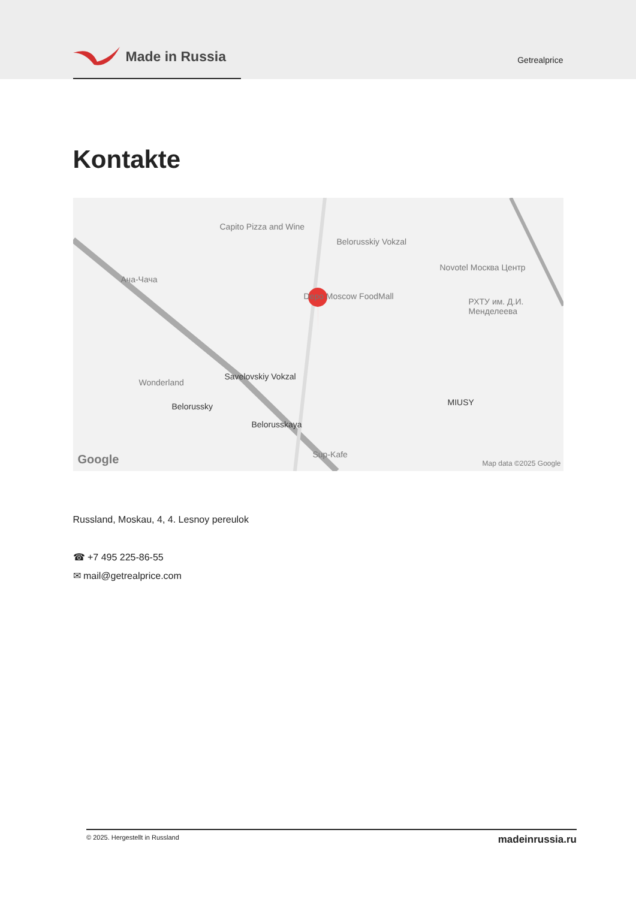Made in Russia
Getrealprice
Kontakte
Capito Pizza and Wine
Belorusskiy Vokzal
Novotel Москва Центр
Ача-Чача
Depo Moscow FoodMall
РХТУ им. Д.И. Менделеева
Wonderland
Savelovskiy Vokzal
Belorussky
Belorusskaya
MIUSY
Sup-Kafe
Google Map data ©2025 Google
Russland, Moskau, 4, 4. Lesnoy pereulok
☎ +7 495 225-86-55
✉ mail@getrealprice.com
© 2025. Hergestellt in Russland madeinrussia.ru